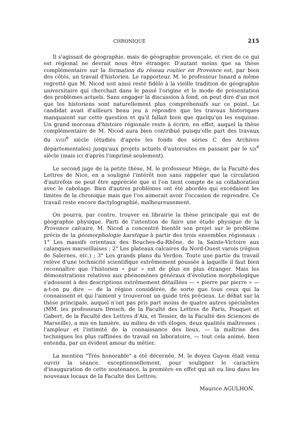CHRONIQUE 215
Il s'agissait de géographie, mais de géographie provençale, et rien de ce qui est régional ne devrait nous être étranger. D'autant moins que sa thèse complémentaire sur la formation du réseau routier en Provence est, par bien des côtés, un travail d'historien. Le rapporteur, M. le professeur Isnard a même regretté que M. Nicod soit ainsi resté fidèle à la vieille tradition de géographie universitaire qui cherchait dans le passé l'origine et le mode de présentation des problèmes actuels. Sans engager la discussion à fond, on peut dire d'un mot que les historiens sont naturellement plus compréhensifs sur ce point. Le candidat avait d'ailleurs beau jeu à répondre que les travaux historiques manquaient sur cette question et qu'il fallait bien que quelqu'un les esquisse. Un grand morceau d'histoire régionale reste à écrire, en effet, auquel la thèse complémentaire de M. Nicod aura bien contribué puisqu'elle part des travaux du XVIII<sup>e</sup> siècle (étudiés d'après les fonds des séries C des Archives départementales) jusqu'aux projets actuels d'autoroutes en passant par le XIX<sup>e</sup> siècle (mais ici d'après l'imprimé seulement).
Le second juge de la petite thèse, M. le professeur Miège, de la Faculté des Lettres de Nice, en a souligné l'intérêt non sans rappeler que la circulation d'autrefois ne peut être appréciée que si l'on tient compte de sa collaboration avec le cabotage. Bien d'autres problèmes ont été abordés qui excédaient les limites de la chronique mais que l'on aimerait avoir l'occasion de reprendre. Ce travail reste encore dactylographié, malheureusement.
On pourra, par contre, trouver en librairie la thèse principale qui est de géographie physique. Parti de l'intention de faire une étude physique de la Provence calcaire, M. Nicod a concentré bientôt son projet sur le problème précis de la géomorphologie karstique à partir des trois ensembles régionaux : 1° Les massifs orientaux des Bouches-du-Rhône, de la Sainte-Victoire aux calanques marseillaises ; 2° Les plateaux calcaires du Nord-Ouest varois (région de Salernes, etc.) ; 3° Les grands plans du Verdon. Toute une partie du travail relève d'une technicité scientifique extrêmement poussée à laquelle il faut bien reconnaître que l'historien « pur » est de plus en plus étranger. Mais les démonstrations relatives aux phénomènes généraux d'évolution morphologique s'adossent à des descriptions extrêmement détaillées — « pierre par pierre » — a-t-on pu dire — de la région considérée, de sorte que tous ceux qui la connaissent et qui l'aiment y trouveront un guide très précieux. Le débat sur la thèse principale, auquel n'ont pas pris part moins de quatre autres spécialistes (MM. les professeurs Dresch, de la Faculté des Lettres de Paris, Pouquet et Gabert, de la Faculté des Lettres d'Aix, et Tessier, de la Faculté des Sciences de Marseille), a mis en lumière, au milieu de vifs éloges, deux qualités maîtresses : l'ampleur et l'intimité de la connaissance des lieux, — la maîtrise des techniques les plus raffinées de travail en laboratoire, — tout cela animé, bien entendu, par un évident amour du métier.
La mention "Très honorable" a été décernée. M. le doyen Guyon était venu ouvrir la séance, exceptionnellement, pour souligner le caractère d'inauguration de cette soutenance, la première en effet qui ait eu lieu dans les nouveaux locaux de la Faculté des Lettres.
Maurice AGULHON.